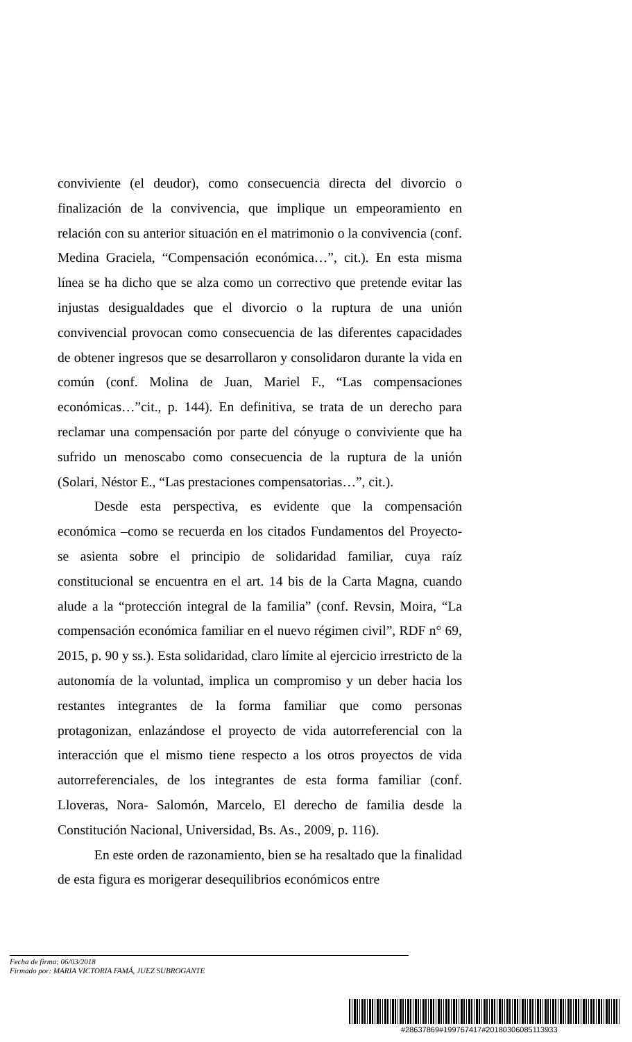conviviente (el deudor), como consecuencia directa del divorcio o finalización de la convivencia, que implique un empeoramiento en relación con su anterior situación en el matrimonio o la convivencia (conf. Medina Graciela, “Compensación económica…”, cit.). En esta misma línea se ha dicho que se alza como un correctivo que pretende evitar las injustas desigualdades que el divorcio o la ruptura de una unión convivencial provocan como consecuencia de las diferentes capacidades de obtener ingresos que se desarrollaron y consolidaron durante la vida en común (conf. Molina de Juan, Mariel F., “Las compensaciones económicas…”cit., p. 144). En definitiva, se trata de un derecho para reclamar una compensación por parte del cónyuge o conviviente que ha sufrido un menoscabo como consecuencia de la ruptura de la unión (Solari, Néstor E., “Las prestaciones compensatorias…”, cit.).
Desde esta perspectiva, es evidente que la compensación económica –como se recuerda en los citados Fundamentos del Proyecto- se asienta sobre el principio de solidaridad familiar, cuya raíz constitucional se encuentra en el art. 14 bis de la Carta Magna, cuando alude a la “protección integral de la familia” (conf. Revsin, Moira, “La compensación económica familiar en el nuevo régimen civil”, RDF n° 69, 2015, p. 90 y ss.). Esta solidaridad, claro límite al ejercicio irrestricto de la autonomía de la voluntad, implica un compromiso y un deber hacia los restantes integrantes de la forma familiar que como personas protagonizan, enlazándose el proyecto de vida autorreferencial con la interacción que el mismo tiene respecto a los otros proyectos de vida autorreferenciales, de los integrantes de esta forma familiar (conf. Lloveras, Nora- Salomón, Marcelo, El derecho de familia desde la Constitución Nacional, Universidad, Bs. As., 2009, p. 116).
En este orden de razonamiento, bien se ha resaltado que la finalidad de esta figura es morigerar desequilibrios económicos entre
Fecha de firma: 06/03/2018
Firmado por: MARIA VICTORIA FAMÁ, JUEZ SUBROGANTE
#28637869#199767417#20180306085113933